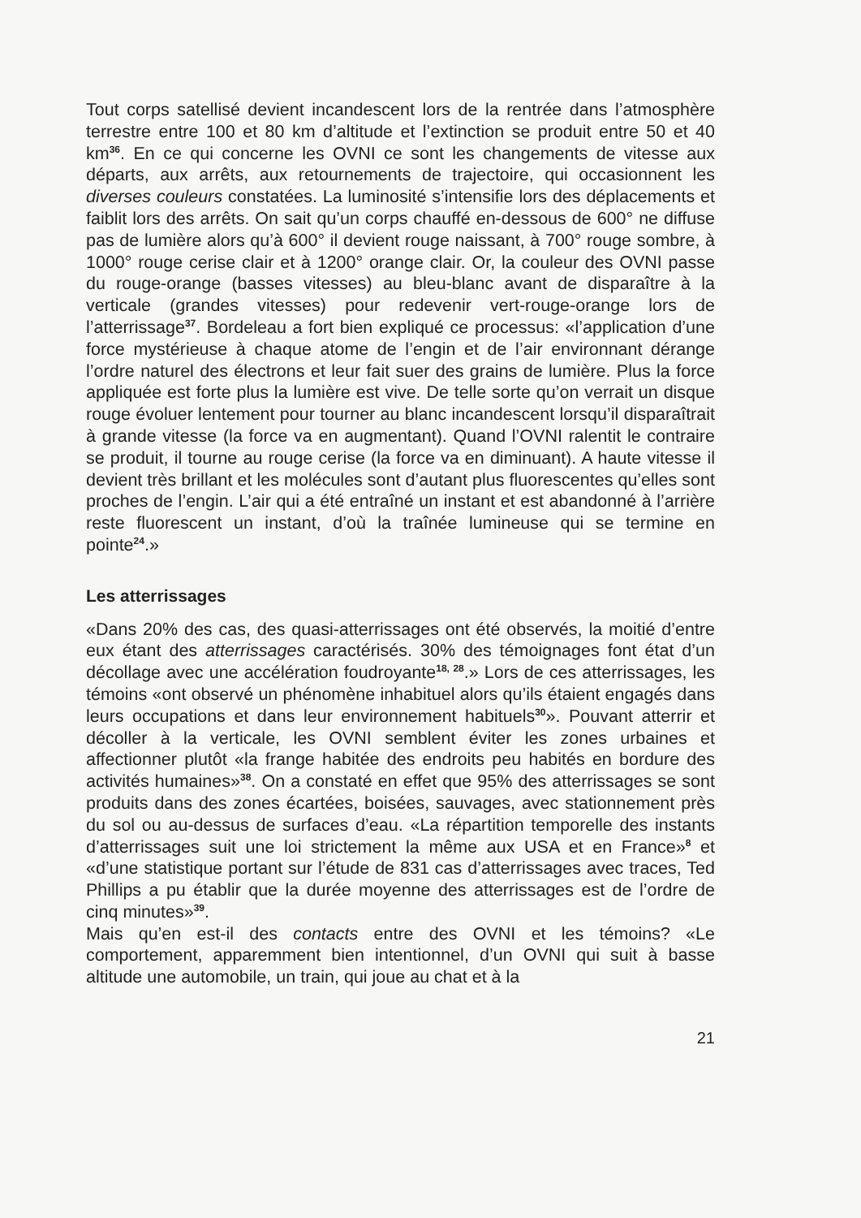Tout corps satellisé devient incandescent lors de la rentrée dans l’atmosphère terrestre entre 100 et 80 km d’altitude et l’extinction se produit entre 50 et 40 km<sup>36</sup>. En ce qui concerne les OVNI ce sont les changements de vitesse aux départs, aux arrêts, aux retournements de trajectoire, qui occasionnent les diverses couleurs constatées. La luminosité s’intensifie lors des déplacements et faiblit lors des arrêts. On sait qu’un corps chauffé en-dessous de 600° ne diffuse pas de lumière alors qu’à 600° il devient rouge naissant, à 700° rouge sombre, à 1000° rouge cerise clair et à 1200° orange clair. Or, la couleur des OVNI passe du rouge-orange (basses vitesses) au bleu-blanc avant de disparaître à la verticale (grandes vitesses) pour redevenir vert-rouge-orange lors de l’atterrissage<sup>37</sup>. Bordeleau a fort bien expliqué ce processus: «l’application d’une force mystérieuse à chaque atome de l’engin et de l’air environnant dérange l’ordre naturel des électrons et leur fait suer des grains de lumière. Plus la force appliquée est forte plus la lumière est vive. De telle sorte qu’on verrait un disque rouge évoluer lentement pour tourner au blanc incandescent lorsqu’il disparaîtrait à grande vitesse (la force va en augmentant). Quand l’OVNI ralentit le contraire se produit, il tourne au rouge cerise (la force va en diminuant). A haute vitesse il devient très brillant et les molécules sont d’autant plus fluorescentes qu’elles sont proches de l’engin. L’air qui a été entraîné un instant et est abandonné à l’arrière reste fluorescent un instant, d’où la traînée lumineuse qui se termine en pointe<sup>24</sup>.»
Les atterrissages
«Dans 20% des cas, des quasi-atterrissages ont été observés, la moitié d’entre eux étant des atterrissages caractérisés. 30% des témoignages font état d’un décollage avec une accélération foudroyante<sup>18, 28</sup>.» Lors de ces atterrissages, les témoins «ont observé un phénomène inhabituel alors qu’ils étaient engagés dans leurs occupations et dans leur environnement habituels<sup>30</sup>». Pouvant atterrir et décoller à la verticale, les OVNI semblent éviter les zones urbaines et affectionner plutôt «la frange habitée des endroits peu habités en bordure des activités humaines»<sup>38</sup>. On a constaté en effet que 95% des atterrissages se sont produits dans des zones écartées, boisées, sauvages, avec stationnement près du sol ou au-dessus de surfaces d’eau. «La répartition temporelle des instants d’atterrissages suit une loi strictement la même aux USA et en France»<sup>8</sup> et «d’une statistique portant sur l’étude de 831 cas d’atterrissages avec traces, Ted Phillips a pu établir que la durée moyenne des atterrissages est de l’ordre de cinq minutes»<sup>39</sup>.
Mais qu’en est-il des contacts entre des OVNI et les témoins? «Le comportement, apparemment bien intentionnel, d’un OVNI qui suit à basse altitude une automobile, un train, qui joue au chat et à la
21